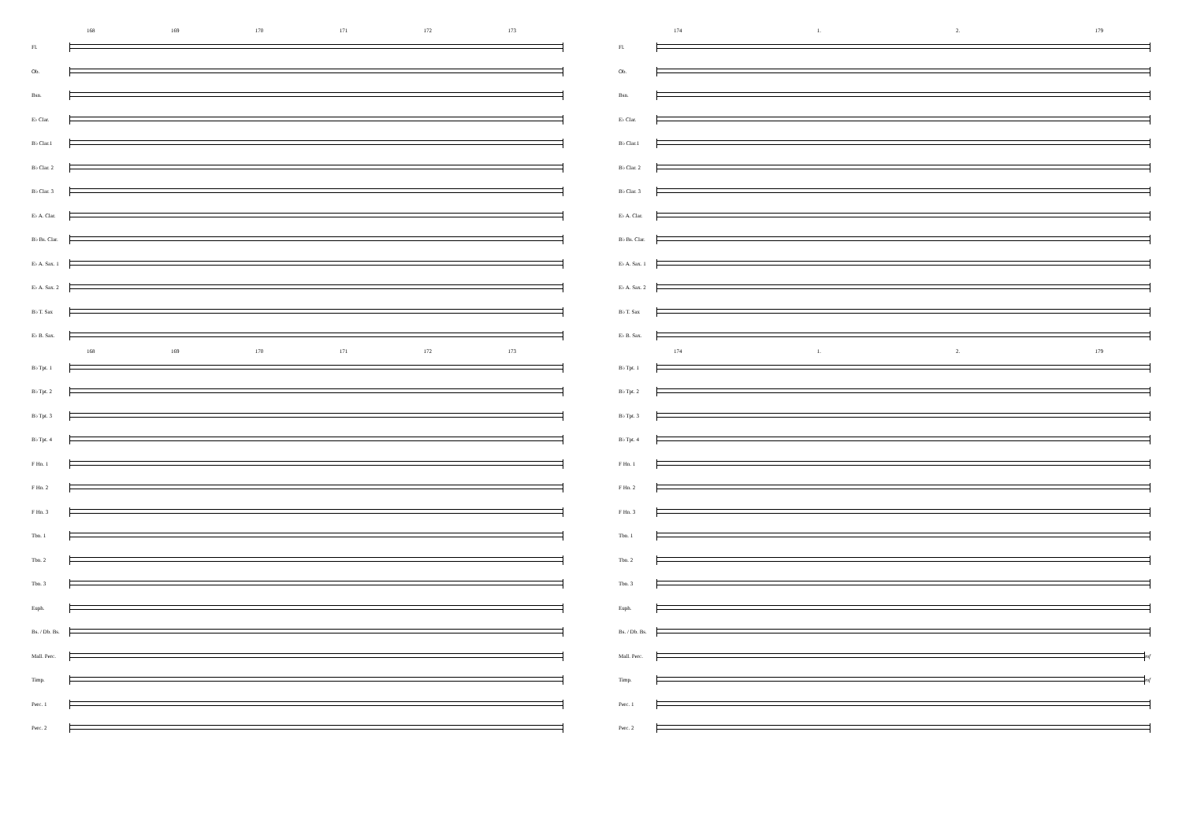168 169 170 171 172 173
Fl.
Ob.
Bsn.
E♭ Clar.
B♭ Clar.1
B♭ Clar. 2
B♭ Clar. 3
E♭ A. Clar.
B♭ Bs. Clar.
E♭ A. Sax. 1
E♭ A. Sax. 2
B♭ T. Sax
E♭ B. Sax.
168 169 170 171 172 173
B♭ Tpt. 1
B♭ Tpt. 2
B♭ Tpt. 3
B♭ Tpt. 4
F Hn. 1
F Hn. 2
F Hn. 3
Tbn. 1
Tbn. 2
Tbn. 3
Euph.
Bs. / Db. Bs.
Mall. Perc.
Timp.
Perc. 1
Perc. 2
174 1. 2. 179
Fl.
Ob.
Bsn.
E♭ Clar.
B♭ Clar.1
B♭ Clar. 2
B♭ Clar. 3
E♭ A. Clar.
B♭ Bs. Clar.
E♭ A. Sax. 1
E♭ A. Sax. 2
B♭ T. Sax
E♭ B. Sax.
174 1. 2. 179
B♭ Tpt. 1
B♭ Tpt. 2
B♭ Tpt. 3
B♭ Tpt. 4
F Hn. 1
F Hn. 2
F Hn. 3
Tbn. 1
Tbn. 2
Tbn. 3
Euph.
Bs. / Db. Bs.
Mall. Perc. mf
Timp. mf
Perc. 1
Perc. 2